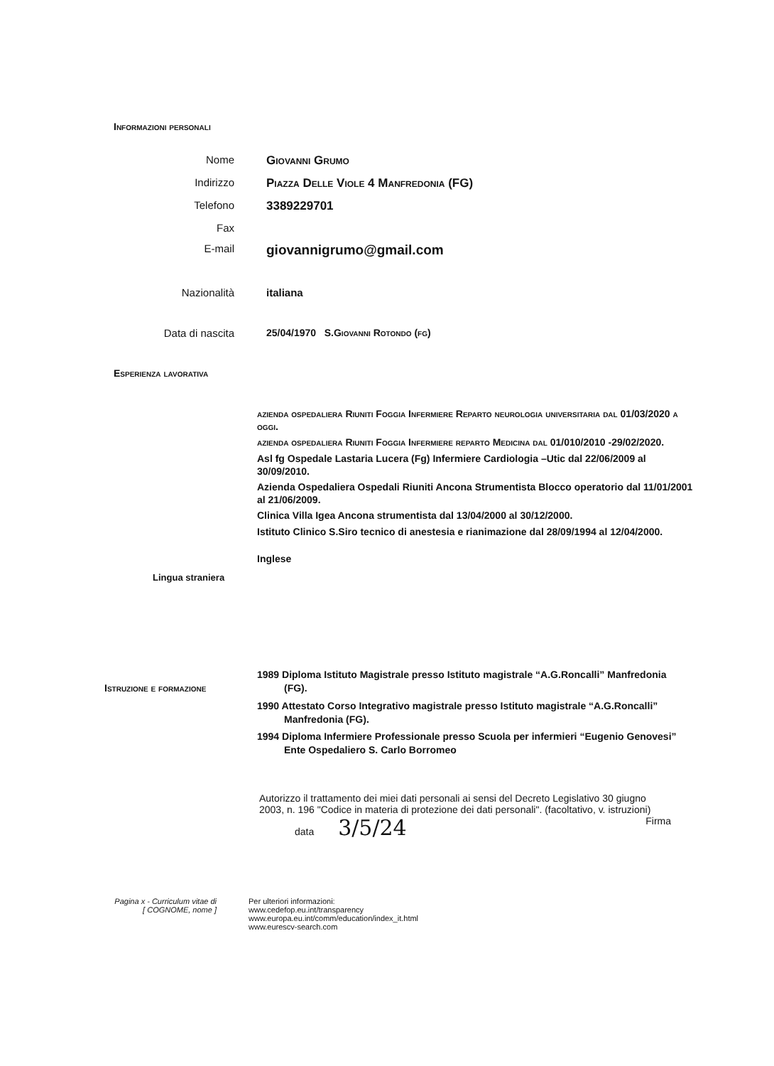Informazioni personali
Nome Giovanni Grumo
Indirizzo Piazza Delle Viole 4 Manfredonia (FG)
Telefono 3389229701
Fax
E-mail
giovannigrumo@gmail.com
Nazionalità italiana
Data di nascita 25/04/1970 S.Giovanni Rotondo (fg)
Esperienza lavorativa
azienda ospedaliera Riuniti Foggia Infermiere Reparto neurologia universitaria dal 01/03/2020 a oggi.
azienda ospedaliera Riuniti Foggia Infermiere reparto Medicina dal 01/010/2010 -29/02/2020.
Asl fg Ospedale Lastaria Lucera (Fg) Infermiere Cardiologia –Utic dal 22/06/2009 al 30/09/2010.
Azienda Ospedaliera Ospedali Riuniti Ancona Strumentista Blocco operatorio dal 11/01/2001 al 21/06/2009.
Clinica Villa Igea Ancona strumentista dal 13/04/2000 al 30/12/2000.
Istituto Clinico S.Siro tecnico di anestesia e rianimazione dal 28/09/1994 al 12/04/2000.
Inglese
Lingua straniera
Istruzione e formazione
1989 Diploma Istituto Magistrale presso Istituto magistrale “A.G.Roncalli” Manfredonia (FG).
1990 Attestato Corso Integrativo magistrale presso Istituto magistrale “A.G.Roncalli” Manfredonia (FG).
1994 Diploma Infermiere Professionale presso Scuola per infermieri “Eugenio Genovesi” Ente Ospedaliero S. Carlo Borromeo
Autorizzo il trattamento dei miei dati personali ai sensi del Decreto Legislativo 30 giugno 2003, n. 196 "Codice in materia di protezione dei dati personali". (facoltativo, v. istruzioni)
data 3/5/24 Firma
Pagina x - Curriculum vitae di
[ COGNOME, nome ]
Per ulteriori informazioni:
www.cedefop.eu.int/transparency
www.europa.eu.int/comm/education/index_it.html
www.eurescv-search.com